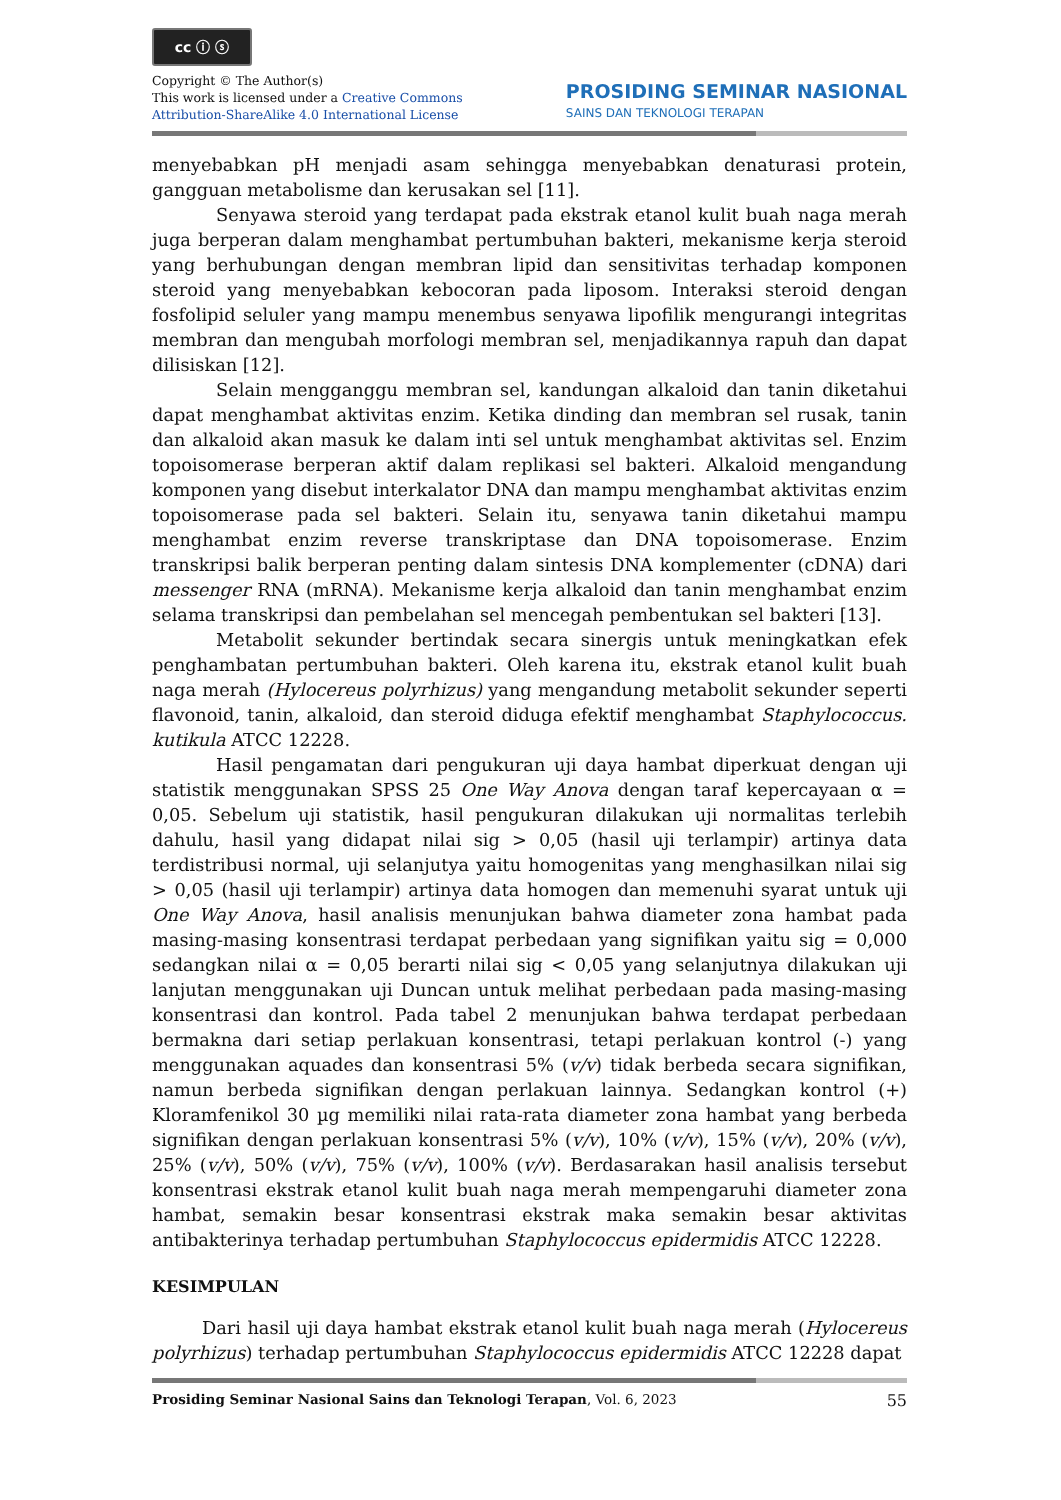cc ⓘ ⓢ
Copyright © The Author(s)
This work is licensed under a Creative Commons
Attribution-ShareAlike 4.0 International License
PROSIDING SEMINAR NASIONAL
SAINS DAN TEKNOLOGI TERAPAN
menyebabkan pH menjadi asam sehingga menyebabkan denaturasi protein, gangguan metabolisme dan kerusakan sel [11].
Senyawa steroid yang terdapat pada ekstrak etanol kulit buah naga merah juga berperan dalam menghambat pertumbuhan bakteri, mekanisme kerja steroid yang berhubungan dengan membran lipid dan sensitivitas terhadap komponen steroid yang menyebabkan kebocoran pada liposom. Interaksi steroid dengan fosfolipid seluler yang mampu menembus senyawa lipofilik mengurangi integritas membran dan mengubah morfologi membran sel, menjadikannya rapuh dan dapat dilisiskan [12].
Selain mengganggu membran sel, kandungan alkaloid dan tanin diketahui dapat menghambat aktivitas enzim. Ketika dinding dan membran sel rusak, tanin dan alkaloid akan masuk ke dalam inti sel untuk menghambat aktivitas sel. Enzim topoisomerase berperan aktif dalam replikasi sel bakteri. Alkaloid mengandung komponen yang disebut interkalator DNA dan mampu menghambat aktivitas enzim topoisomerase pada sel bakteri. Selain itu, senyawa tanin diketahui mampu menghambat enzim reverse transkriptase dan DNA topoisomerase. Enzim transkripsi balik berperan penting dalam sintesis DNA komplementer (cDNA) dari messenger RNA (mRNA). Mekanisme kerja alkaloid dan tanin menghambat enzim selama transkripsi dan pembelahan sel mencegah pembentukan sel bakteri [13].
Metabolit sekunder bertindak secara sinergis untuk meningkatkan efek penghambatan pertumbuhan bakteri. Oleh karena itu, ekstrak etanol kulit buah naga merah (Hylocereus polyrhizus) yang mengandung metabolit sekunder seperti flavonoid, tanin, alkaloid, dan steroid diduga efektif menghambat Staphylococcus. kutikula ATCC 12228.
Hasil pengamatan dari pengukuran uji daya hambat diperkuat dengan uji statistik menggunakan SPSS 25 One Way Anova dengan taraf kepercayaan α = 0,05. Sebelum uji statistik, hasil pengukuran dilakukan uji normalitas terlebih dahulu, hasil yang didapat nilai sig > 0,05 (hasil uji terlampir) artinya data terdistribusi normal, uji selanjutya yaitu homogenitas yang menghasilkan nilai sig > 0,05 (hasil uji terlampir) artinya data homogen dan memenuhi syarat untuk uji One Way Anova, hasil analisis menunjukan bahwa diameter zona hambat pada masing-masing konsentrasi terdapat perbedaan yang signifikan yaitu sig = 0,000 sedangkan nilai α = 0,05 berarti nilai sig < 0,05 yang selanjutnya dilakukan uji lanjutan menggunakan uji Duncan untuk melihat perbedaan pada masing-masing konsentrasi dan kontrol. Pada tabel 2 menunjukan bahwa terdapat perbedaan bermakna dari setiap perlakuan konsentrasi, tetapi perlakuan kontrol (-) yang menggunakan aquades dan konsentrasi 5% (v/v) tidak berbeda secara signifikan, namun berbeda signifikan dengan perlakuan lainnya. Sedangkan kontrol (+) Kloramfenikol 30 µg memiliki nilai rata-rata diameter zona hambat yang berbeda signifikan dengan perlakuan konsentrasi 5% (v/v), 10% (v/v), 15% (v/v), 20% (v/v), 25% (v/v), 50% (v/v), 75% (v/v), 100% (v/v). Berdasarakan hasil analisis tersebut konsentrasi ekstrak etanol kulit buah naga merah mempengaruhi diameter zona hambat, semakin besar konsentrasi ekstrak maka semakin besar aktivitas antibakterinya terhadap pertumbuhan Staphylococcus epidermidis ATCC 12228.
KESIMPULAN
Dari hasil uji daya hambat ekstrak etanol kulit buah naga merah (Hylocereus polyrhizus) terhadap pertumbuhan Staphylococcus epidermidis ATCC 12228 dapat
55 Prosiding Seminar Nasional Sains dan Teknologi Terapan, Vol. 6, 2023